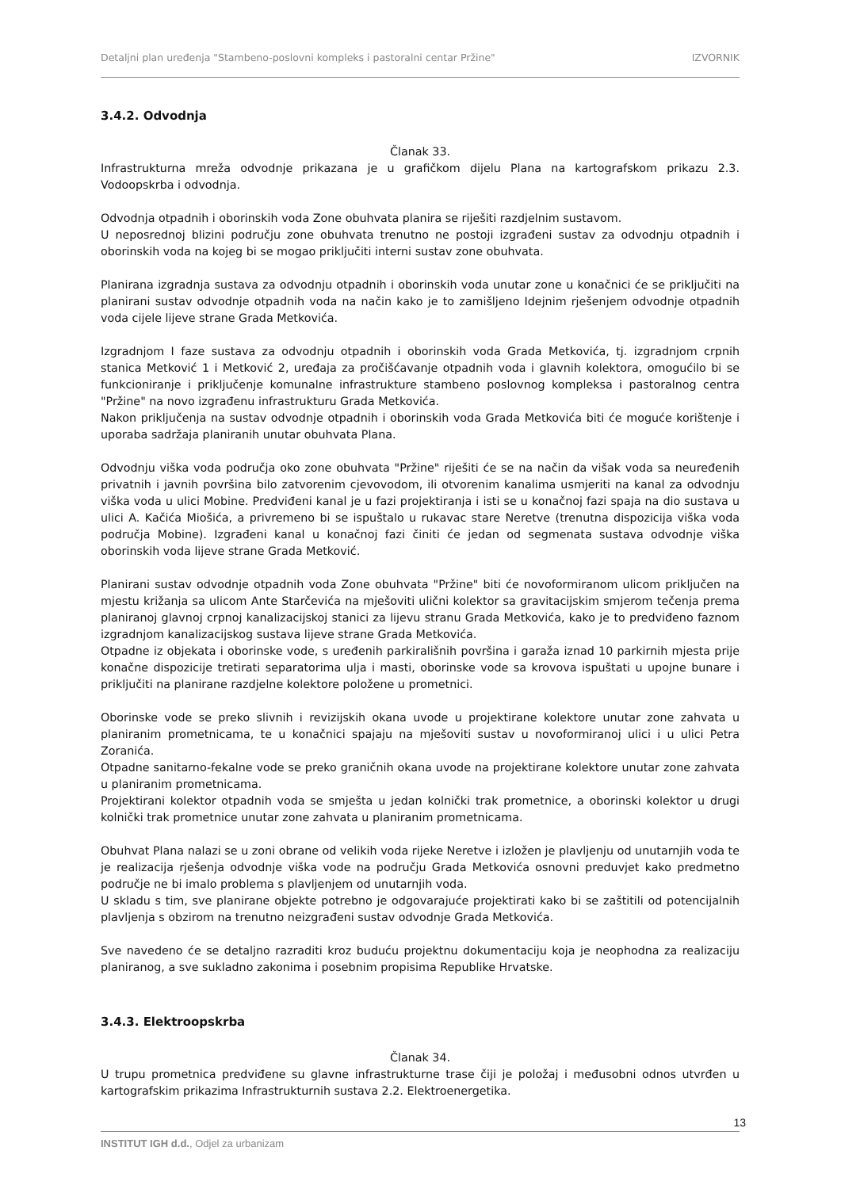Detaljni plan uređenja "Stambeno-poslovni kompleks i pastoralni centar Pržine" IZVORNIK
3.4.2. Odvodnja
Članak 33.
Infrastrukturna mreža odvodnje prikazana je u grafičkom dijelu Plana na kartografskom prikazu 2.3. Vodoopskrba i odvodnja.
Odvodnja otpadnih i oborinskih voda Zone obuhvata planira se riješiti razdjelnim sustavom.
U neposrednoj blizini području zone obuhvata trenutno ne postoji izgrađeni sustav za odvodnju otpadnih i oborinskih voda na kojeg bi se mogao priključiti interni sustav zone obuhvata.
Planirana izgradnja sustava za odvodnju otpadnih i oborinskih voda unutar zone u konačnici će se priključiti na planirani sustav odvodnje otpadnih voda na način kako je to zamišljeno Idejnim rješenjem odvodnje otpadnih voda cijele lijeve strane Grada Metkovića.
Izgradnjom I faze sustava za odvodnju otpadnih i oborinskih voda Grada Metkovića, tj. izgradnjom crpnih stanica Metković 1 i Metković 2, uređaja za pročišćavanje otpadnih voda i glavnih kolektora, omogućilo bi se funkcioniranje i priključenje komunalne infrastrukture stambeno poslovnog kompleksa i pastoralnog centra "Pržine" na novo izgrađenu infrastrukturu Grada Metkovića.
Nakon priključenja na sustav odvodnje otpadnih i oborinskih voda Grada Metkovića biti će moguće korištenje i uporaba sadržaja planiranih unutar obuhvata Plana.
Odvodnju viška voda područja oko zone obuhvata "Pržine" riješiti će se na način da višak voda sa neuređenih privatnih i javnih površina bilo zatvorenim cjevovodom, ili otvorenim kanalima usmjeriti na kanal za odvodnju viška voda u ulici Mobine. Predviđeni kanal je u fazi projektiranja i isti se u konačnoj fazi spaja na dio sustava u ulici A. Kačića Miošića, a privremeno bi se ispuštalo u rukavac stare Neretve (trenutna dispozicija viška voda područja Mobine). Izgrađeni kanal u konačnoj fazi činiti će jedan od segmenata sustava odvodnje viška oborinskih voda lijeve strane Grada Metković.
Planirani sustav odvodnje otpadnih voda Zone obuhvata "Pržine" biti će novoformiranom ulicom priključen na mjestu križanja sa ulicom Ante Starčevića na mješoviti ulični kolektor sa gravitacijskim smjerom tečenja prema planiranoj glavnoj crpnoj kanalizacijskoj stanici za lijevu stranu Grada Metkovića, kako je to predviđeno faznom izgradnjom kanalizacijskog sustava lijeve strane Grada Metkovića.
Otpadne iz objekata i oborinske vode, s uređenih parkirališnih površina i garaža iznad 10 parkirnih mjesta prije konačne dispozicije tretirati separatorima ulja i masti, oborinske vode sa krovova ispuštati u upojne bunare i priključiti na planirane razdjelne kolektore položene u prometnici.
Oborinske vode se preko slivnih i revizijskih okana uvode u projektirane kolektore unutar zone zahvata u planiranim prometnicama, te u konačnici spajaju na mješoviti sustav u novoformiranoj ulici i u ulici Petra Zoranića.
Otpadne sanitarno-fekalne vode se preko graničnih okana uvode na projektirane kolektore unutar zone zahvata u planiranim prometnicama.
Projektirani kolektor otpadnih voda se smješta u jedan kolnički trak prometnice, a oborinski kolektor u drugi kolnički trak prometnice unutar zone zahvata u planiranim prometnicama.
Obuhvat Plana nalazi se u zoni obrane od velikih voda rijeke Neretve i izložen je plavljenju od unutarnjih voda te je realizacija rješenja odvodnje viška vode na području Grada Metkovića osnovni preduvjet kako predmetno područje ne bi imalo problema s plavljenjem od unutarnjih voda.
U skladu s tim, sve planirane objekte potrebno je odgovarajuće projektirati kako bi se zaštitili od potencijalnih plavljenja s obzirom na trenutno neizgrađeni sustav odvodnje Grada Metkovića.
Sve navedeno će se detaljno razraditi kroz buduću projektnu dokumentaciju koja je neophodna za realizaciju planiranog, a sve sukladno zakonima i posebnim propisima Republike Hrvatske.
3.4.3. Elektroopskrba
Članak 34.
U trupu prometnica predviđene su glavne infrastrukturne trase čiji je položaj i međusobni odnos utvrđen u kartografskim prikazima Infrastrukturnih sustava 2.2. Elektroenergetika.
13
INSTITUT IGH d.d., Odjel za urbanizam